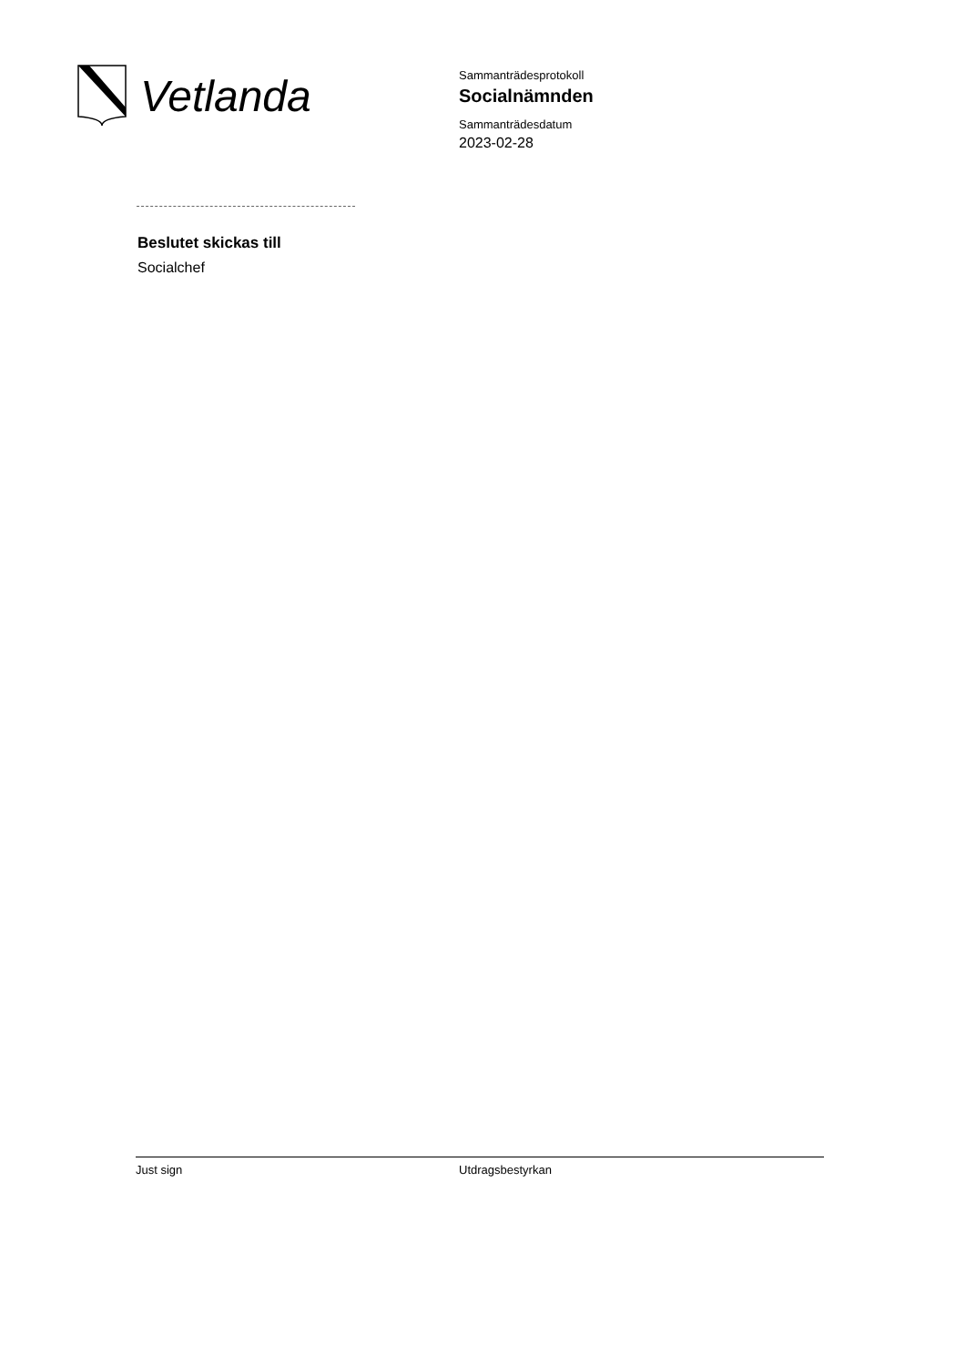Vetlanda
Sammanträdesprotokoll
Socialnämnden
Sammanträdesdatum
2023-02-28
Beslutet skickas till
Socialchef
Just sign Utdragsbestyrkan